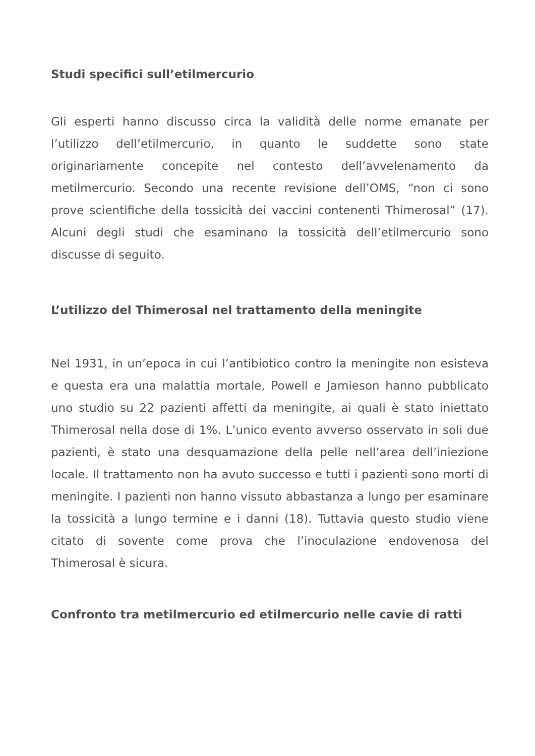Studi specifici sull’etilmercurio
Gli esperti hanno discusso circa la validità delle norme emanate per l’utilizzo dell’etilmercurio, in quanto le suddette sono state originariamente concepite nel contesto dell’avvelenamento da metilmercurio. Secondo una recente revisione dell’OMS, “non ci sono prove scientifiche della tossicità dei vaccini contenenti Thimerosal” (17). Alcuni degli studi che esaminano la tossicità dell’etilmercurio sono discusse di seguito.
L’utilizzo del Thimerosal nel trattamento della meningite
Nel 1931, in un’epoca in cui l’antibiotico contro la meningite non esisteva e questa era una malattia mortale, Powell e Jamieson hanno pubblicato uno studio su 22 pazienti affetti da meningite, ai quali è stato iniettato Thimerosal nella dose di 1%. L’unico evento avverso osservato in soli due pazienti, è stato una desquamazione della pelle nell’area dell’iniezione locale. Il trattamento non ha avuto successo e tutti i pazienti sono morti di meningite. I pazienti non hanno vissuto abbastanza a lungo per esaminare la tossicità a lungo termine e i danni (18). Tuttavia questo studio viene citato di sovente come prova che l’inoculazione endovenosa del Thimerosal è sicura.
Confronto tra metilmercurio ed etilmercurio nelle cavie di ratti